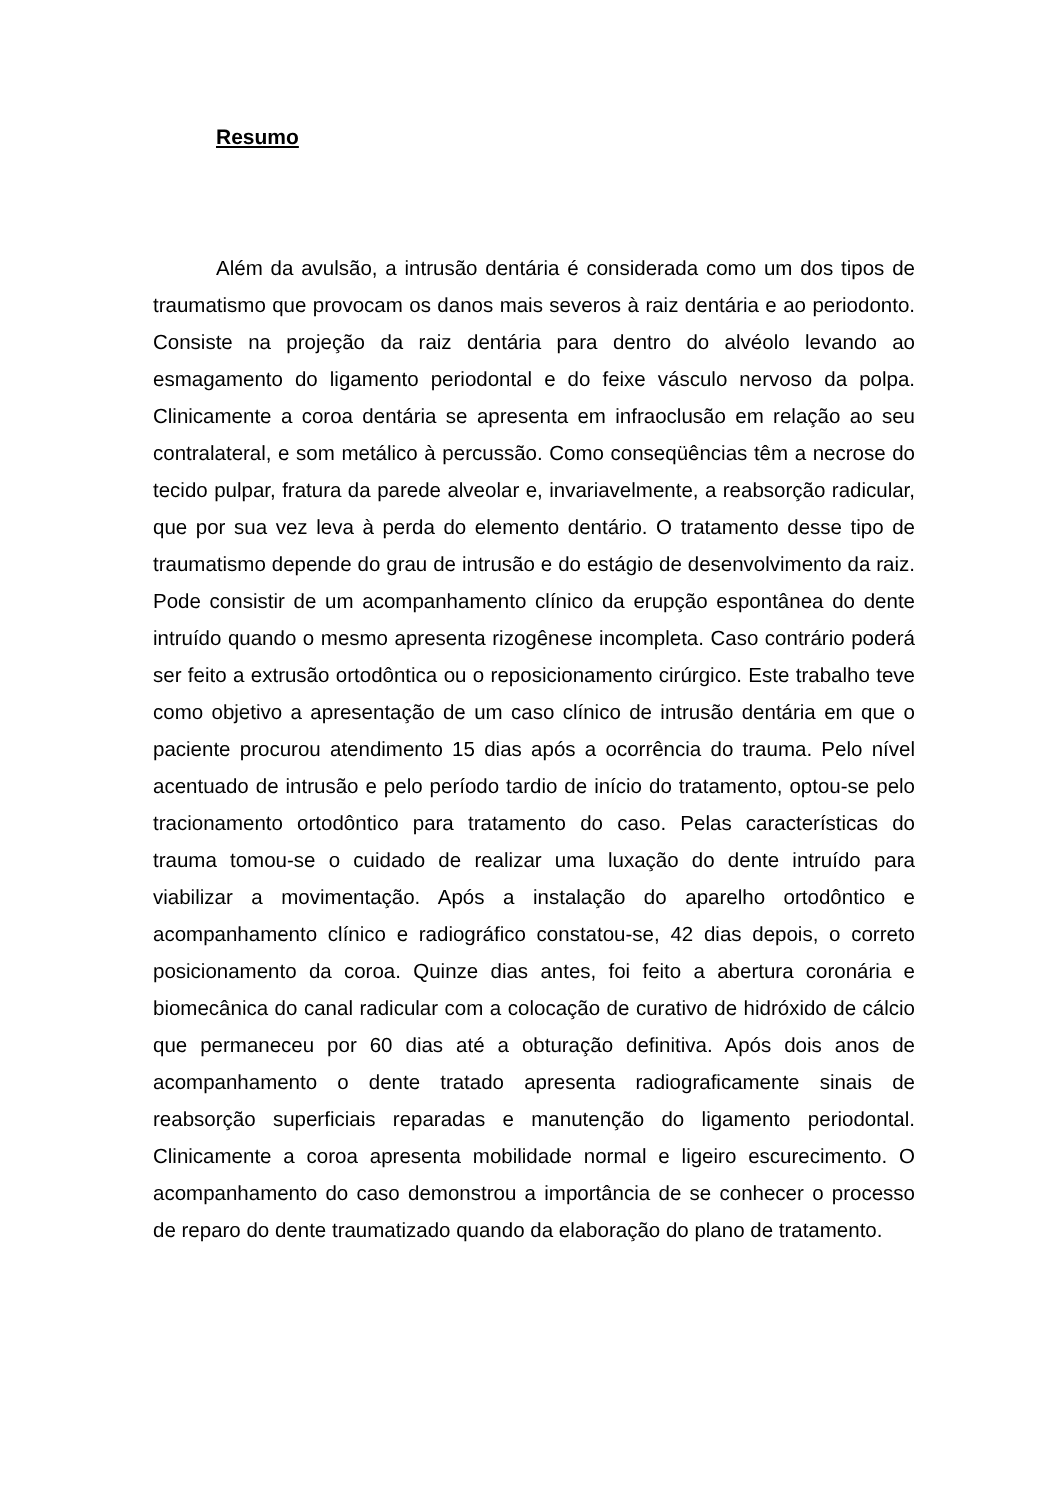Resumo
Além da avulsão, a intrusão dentária é considerada como um dos tipos de traumatismo que provocam os danos mais severos à raiz dentária e ao periodonto. Consiste na projeção da raiz dentária para dentro do alvéolo levando ao esmagamento do ligamento periodontal e do feixe vásculo nervoso da polpa. Clinicamente a coroa dentária se apresenta em infraoclusão em relação ao seu contralateral, e som metálico à percussão. Como conseqüências têm a necrose do tecido pulpar, fratura da parede alveolar e, invariavelmente, a reabsorção radicular, que por sua vez leva à perda do elemento dentário. O tratamento desse tipo de traumatismo depende do grau de intrusão e do estágio de desenvolvimento da raiz. Pode consistir de um acompanhamento clínico da erupção espontânea do dente intruído quando o mesmo apresenta rizogênese incompleta. Caso contrário poderá ser feito a extrusão ortodôntica ou o reposicionamento cirúrgico. Este trabalho teve como objetivo a apresentação de um caso clínico de intrusão dentária em que o paciente procurou atendimento 15 dias após a ocorrência do trauma. Pelo nível acentuado de intrusão e pelo período tardio de início do tratamento, optou-se pelo tracionamento ortodôntico para tratamento do caso. Pelas características do trauma tomou-se o cuidado de realizar uma luxação do dente intruído para viabilizar a movimentação. Após a instalação do aparelho ortodôntico e acompanhamento clínico e radiográfico constatou-se, 42 dias depois, o correto posicionamento da coroa. Quinze dias antes, foi feito a abertura coronária e biomecânica do canal radicular com a colocação de curativo de hidróxido de cálcio que permaneceu por 60 dias até a obturação definitiva. Após dois anos de acompanhamento o dente tratado apresenta radiograficamente sinais de reabsorção superficiais reparadas e manutenção do ligamento periodontal. Clinicamente a coroa apresenta mobilidade normal e ligeiro escurecimento. O acompanhamento do caso demonstrou a importância de se conhecer o processo de reparo do dente traumatizado quando da elaboração do plano de tratamento.